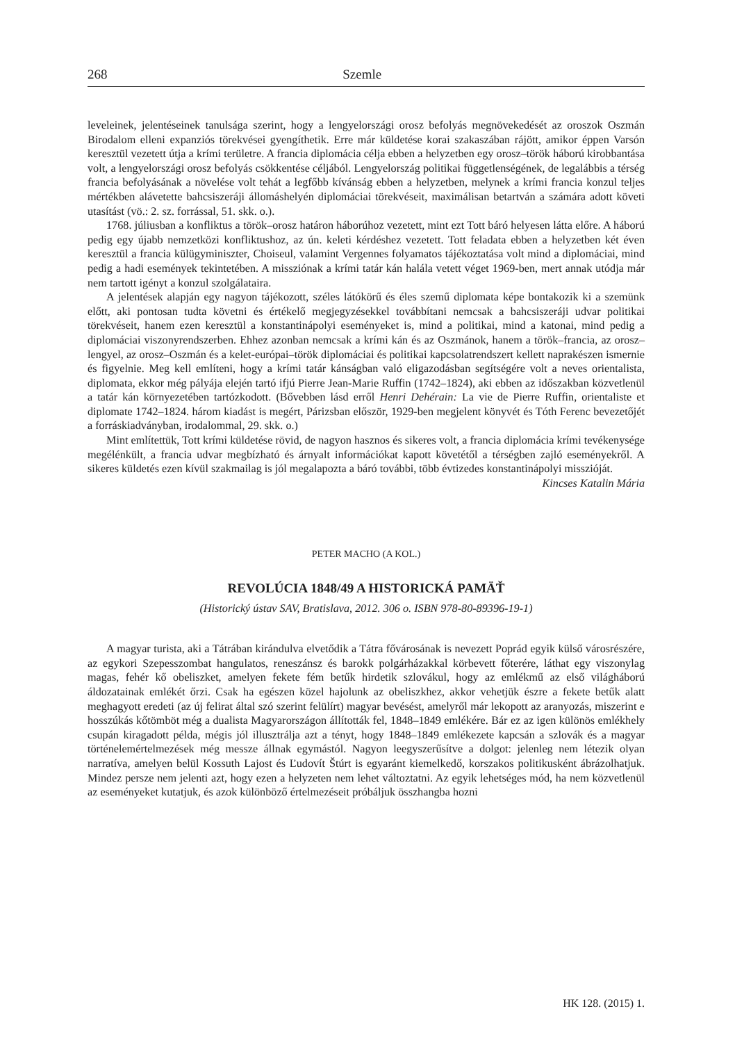268 Szemle
leveleinek, jelentéseinek tanulsága szerint, hogy a lengyelországi orosz befolyás megnövekedését az oroszok Oszmán Birodalom elleni expanziós törekvései gyengíthetik. Erre már küldetése korai szakaszában rájött, amikor éppen Varsón keresztül vezetett útja a krími területre. A francia diplomácia célja ebben a helyzetben egy orosz–török háború kirobbantása volt, a lengyelországi orosz befolyás csökkentése céljából. Lengyelország politikai függetlenségének, de legalábbis a térség francia befolyásának a növelése volt tehát a legfőbb kívánság ebben a helyzetben, melynek a krími francia konzul teljes mértékben alávetette bahcsiszeráji állomáshelyén diplomáciai törekvéseit, maximálisan betartván a számára adott követi utasítást (vö.: 2. sz. forrással, 51. skk. o.).
1768. júliusban a konfliktus a török–orosz határon háborúhoz vezetett, mint ezt Tott báró helyesen látta előre. A háború pedig egy újabb nemzetközi konfliktushoz, az ún. keleti kérdéshez vezetett. Tott feladata ebben a helyzetben két éven keresztül a francia külügyminiszter, Choiseul, valamint Vergennes folyamatos tájékoztatása volt mind a diplomáciai, mind pedig a hadi események tekintetében. A missziónak a krími tatár kán halála vetett véget 1969-ben, mert annak utódja már nem tartott igényt a konzul szolgálataira.
A jelentések alapján egy nagyon tájékozott, széles látókörű és éles szemű diplomata képe bontakozik ki a szemünk előtt, aki pontosan tudta követni és értékelő megjegyzésekkel továbbítani nemcsak a bahcsiszeráji udvar politikai törekvéseit, hanem ezen keresztül a konstantinápolyi eseményeket is, mind a politikai, mind a katonai, mind pedig a diplomáciai viszonyrendszerben. Ehhez azonban nemcsak a krími kán és az Oszmánok, hanem a török–francia, az orosz–lengyel, az orosz–Oszmán és a kelet-európai–török diplomáciai és politikai kapcsolatrendszert kellett naprakészen ismernie és figyelnie. Meg kell említeni, hogy a krími tatár kánságban való eligazodásban segítségére volt a neves orientalista, diplomata, ekkor még pályája elején tartó ifjú Pierre Jean-Marie Ruffin (1742–1824), aki ebben az időszakban közvetlenül a tatár kán környezetében tartózkodott. (Bővebben lásd erről Henri Dehérain: La vie de Pierre Ruffin, orientaliste et diplomate 1742–1824. három kiadást is megért, Párizsban először, 1929-ben megjelent könyvét és Tóth Ferenc bevezetőjét a forráskiadványban, irodalommal, 29. skk. o.)
Mint említettük, Tott krími küldetése rövid, de nagyon hasznos és sikeres volt, a francia diplomácia krími tevékenysége megélénkült, a francia udvar megbízható és árnyalt információkat kapott követétől a térségben zajló eseményekről. A sikeres küldetés ezen kívül szakmailag is jól megalapozta a báró további, több évtizedes konstantinápolyi misszióját.
Kincses Katalin Mária
PETER MACHO (A KOL.)
REVOLÚCIA 1848/49 A HISTORICKÁ PAMÄŤ
(Historický ústav SAV, Bratislava, 2012. 306 o. ISBN 978-80-89396-19-1)
A magyar turista, aki a Tátrában kirándulva elvetődik a Tátra fővárosának is nevezett Poprád egyik külső városrészére, az egykori Szepesszombat hangulatos, reneszánsz és barokk polgárházakkal körbevett főterére, láthat egy viszonylag magas, fehér kő obeliszket, amelyen fekete fém betűk hirdetik szlovákul, hogy az emlékmű az első világháború áldozatainak emlékét őrzi. Csak ha egészen közel hajolunk az obeliszkhez, akkor vehetjük észre a fekete betűk alatt meghagyott eredeti (az új felirat által szó szerint felülírt) magyar bevésést, amelyről már lekopott az aranyozás, miszerint e hosszúkás kőtömböt még a dualista Magyarországon állították fel, 1848–1849 emlékére. Bár ez az igen különös emlékhely csupán kiragadott példa, mégis jól illusztrálja azt a tényt, hogy 1848–1849 emlékezete kapcsán a szlovák és a magyar történelemértelmezések még messze állnak egymástól. Nagyon leegyszerűsítve a dolgot: jelenleg nem létezik olyan narratíva, amelyen belül Kossuth Lajost és Ľudovít Štúrt is egyaránt kiemelkedő, korszakos politikusként ábrázolhatjuk. Mindez persze nem jelenti azt, hogy ezen a helyzeten nem lehet változtatni. Az egyik lehetséges mód, ha nem közvetlenül az eseményeket kutatjuk, és azok különböző értelmezéseit próbáljuk összhangba hozni
HK 128. (2015) 1.